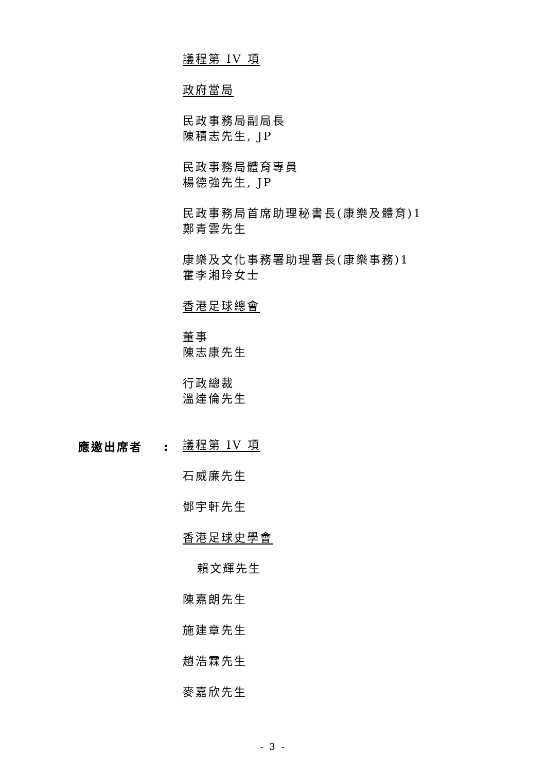議程第 IV 項
政府當局
民政事務局副局長
陳積志先生, JP
民政事務局體育專員
楊德強先生, JP
民政事務局首席助理秘書長(康樂及體育)1
鄭青雲先生
康樂及文化事務署助理署長(康樂事務)1
霍李湘玲女士
香港足球總會
董事
陳志康先生
行政總裁
溫達倫先生
議程第 IV 項
石威廉先生
鄧宇軒先生
香港足球史學會
賴文輝先生
陳嘉朗先生
施建章先生
趙浩霖先生
麥嘉欣先生
應邀出席者 :
- 3 -